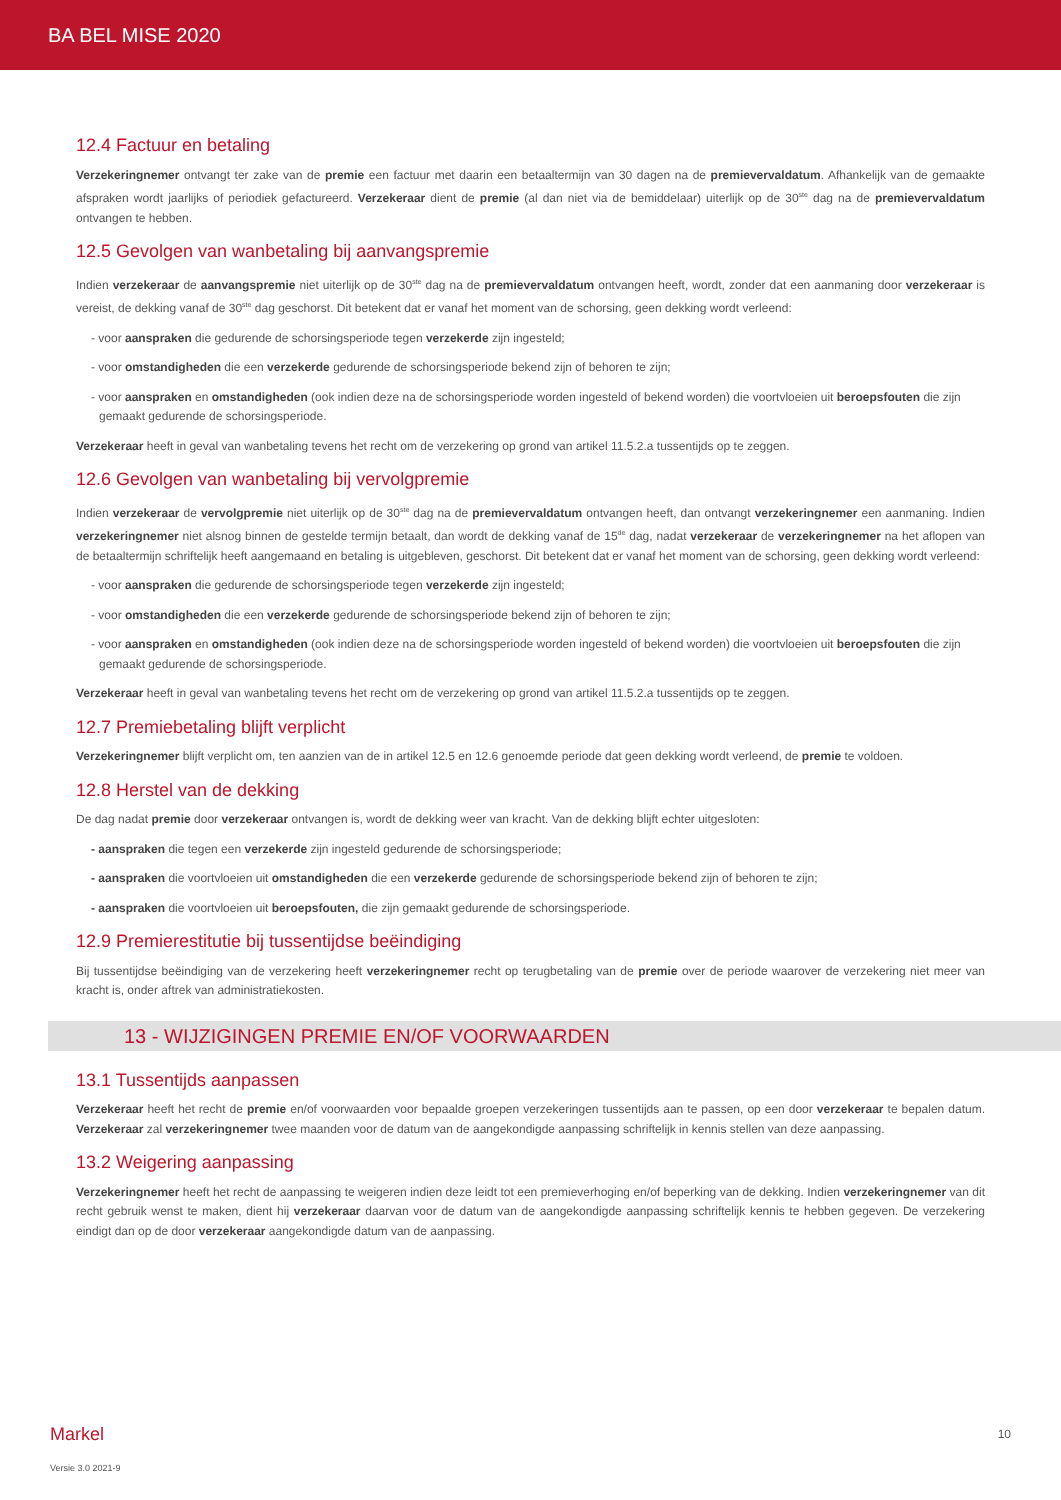BA BEL MISE 2020
12.4 Factuur en betaling
Verzekeringnemer ontvangt ter zake van de premie een factuur met daarin een betaaltermijn van 30 dagen na de premievervaldatum. Afhankelijk van de gemaakte afspraken wordt jaarlijks of periodiek gefactureerd. Verzekeraar dient de premie (al dan niet via de bemiddelaar) uiterlijk op de 30<sup>ste</sup> dag na de premievervaldatum ontvangen te hebben.
12.5 Gevolgen van wanbetaling bij aanvangspremie
Indien verzekeraar de aanvangspremie niet uiterlijk op de 30<sup>ste</sup> dag na de premievervaldatum ontvangen heeft, wordt, zonder dat een aanmaning door verzekeraar is vereist, de dekking vanaf de 30<sup>ste</sup> dag geschorst. Dit betekent dat er vanaf het moment van de schorsing, geen dekking wordt verleend:
- voor aanspraken die gedurende de schorsingsperiode tegen verzekerde zijn ingesteld;
- voor omstandigheden die een verzekerde gedurende de schorsingsperiode bekend zijn of behoren te zijn;
- voor aanspraken en omstandigheden (ook indien deze na de schorsingsperiode worden ingesteld of bekend worden) die voortvloeien uit beroepsfouten die zijn gemaakt gedurende de schorsingsperiode.
Verzekeraar heeft in geval van wanbetaling tevens het recht om de verzekering op grond van artikel 11.5.2.a tussentijds op te zeggen.
12.6 Gevolgen van wanbetaling bij vervolgpremie
Indien verzekeraar de vervolgpremie niet uiterlijk op de 30<sup>ste</sup> dag na de premievervaldatum ontvangen heeft, dan ontvangt verzekeringnemer een aanmaning. Indien verzekeringnemer niet alsnog binnen de gestelde termijn betaalt, dan wordt de dekking vanaf de 15<sup>de</sup> dag, nadat verzekeraar de verzekeringnemer na het aflopen van de betaaltermijn schriftelijk heeft aangemaand en betaling is uitgebleven, geschorst. Dit betekent dat er vanaf het moment van de schorsing, geen dekking wordt verleend:
- voor aanspraken die gedurende de schorsingsperiode tegen verzekerde zijn ingesteld;
- voor omstandigheden die een verzekerde gedurende de schorsingsperiode bekend zijn of behoren te zijn;
- voor aanspraken en omstandigheden (ook indien deze na de schorsingsperiode worden ingesteld of bekend worden) die voortvloeien uit beroepsfouten die zijn gemaakt gedurende de schorsingsperiode.
Verzekeraar heeft in geval van wanbetaling tevens het recht om de verzekering op grond van artikel 11.5.2.a tussentijds op te zeggen.
12.7 Premiebetaling blijft verplicht
Verzekeringnemer blijft verplicht om, ten aanzien van de in artikel 12.5 en 12.6 genoemde periode dat geen dekking wordt verleend, de premie te voldoen.
12.8 Herstel van de dekking
De dag nadat premie door verzekeraar ontvangen is, wordt de dekking weer van kracht. Van de dekking blijft echter uitgesloten:
- aanspraken die tegen een verzekerde zijn ingesteld gedurende de schorsingsperiode;
- aanspraken die voortvloeien uit omstandigheden die een verzekerde gedurende de schorsingsperiode bekend zijn of behoren te zijn;
- aanspraken die voortvloeien uit beroepsfouten, die zijn gemaakt gedurende de schorsingsperiode.
12.9 Premierestitutie bij tussentijdse beëindiging
Bij tussentijdse beëindiging van de verzekering heeft verzekeringnemer recht op terugbetaling van de premie over de periode waarover de verzekering niet meer van kracht is, onder aftrek van administratiekosten.
13 - WIJZIGINGEN PREMIE EN/OF VOORWAARDEN
13.1 Tussentijds aanpassen
Verzekeraar heeft het recht de premie en/of voorwaarden voor bepaalde groepen verzekeringen tussentijds aan te passen, op een door verzekeraar te bepalen datum. Verzekeraar zal verzekeringnemer twee maanden voor de datum van de aangekondigde aanpassing schriftelijk in kennis stellen van deze aanpassing.
13.2 Weigering aanpassing
Verzekeringnemer heeft het recht de aanpassing te weigeren indien deze leidt tot een premieverhoging en/of beperking van de dekking. Indien verzekeringnemer van dit recht gebruik wenst te maken, dient hij verzekeraar daarvan voor de datum van de aangekondigde aanpassing schriftelijk kennis te hebben gegeven. De verzekering eindigt dan op de door verzekeraar aangekondigde datum van de aanpassing.
10
Markel
Versie 3.0 2021-9